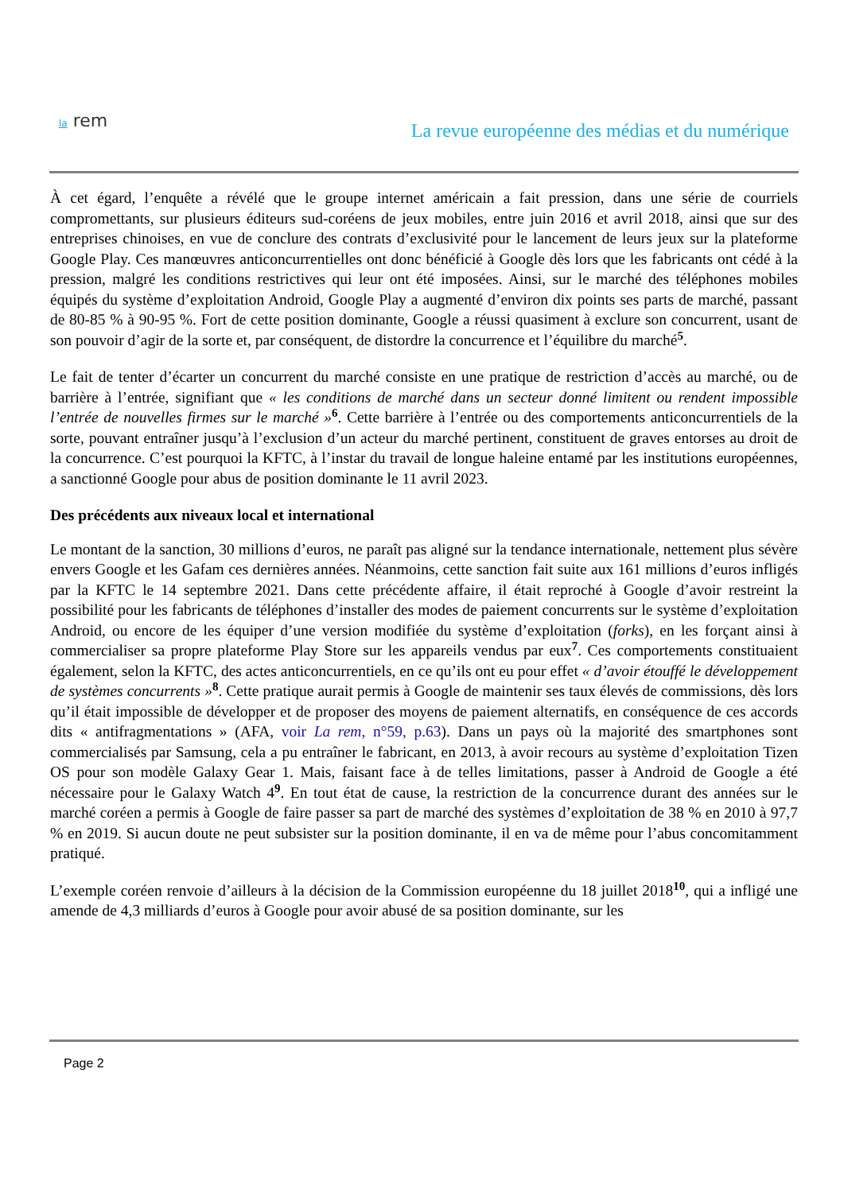la rem
La revue européenne des médias et du numérique
À cet égard, l’enquête a révélé que le groupe internet américain a fait pression, dans une série de courriels compromettants, sur plusieurs éditeurs sud-coréens de jeux mobiles, entre juin 2016 et avril 2018, ainsi que sur des entreprises chinoises, en vue de conclure des contrats d’exclusivité pour le lancement de leurs jeux sur la plateforme Google Play. Ces manœuvres anticoncurrentielles ont donc bénéficié à Google dès lors que les fabricants ont cédé à la pression, malgré les conditions restrictives qui leur ont été imposées. Ainsi, sur le marché des téléphones mobiles équipés du système d’exploitation Android, Google Play a augmenté d’environ dix points ses parts de marché, passant de 80-85 % à 90-95 %. Fort de cette position dominante, Google a réussi quasiment à exclure son concurrent, usant de son pouvoir d’agir de la sorte et, par conséquent, de distordre la concurrence et l’équilibre du marché<sup>5</sup>.
Le fait de tenter d’écarter un concurrent du marché consiste en une pratique de restriction d’accès au marché, ou de barrière à l’entrée, signifiant que « les conditions de marché dans un secteur donné limitent ou rendent impossible l’entrée de nouvelles firmes sur le marché »<sup>6</sup>. Cette barrière à l’entrée ou des comportements anticoncurrentiels de la sorte, pouvant entraîner jusqu’à l’exclusion d’un acteur du marché pertinent, constituent de graves entorses au droit de la concurrence. C’est pourquoi la KFTC, à l’instar du travail de longue haleine entamé par les institutions européennes, a sanctionné Google pour abus de position dominante le 11 avril 2023.
Des précédents aux niveaux local et international
Le montant de la sanction, 30 millions d’euros, ne paraît pas aligné sur la tendance internationale, nettement plus sévère envers Google et les Gafam ces dernières années. Néanmoins, cette sanction fait suite aux 161 millions d’euros infligés par la KFTC le 14 septembre 2021. Dans cette précédente affaire, il était reproché à Google d’avoir restreint la possibilité pour les fabricants de téléphones d’installer des modes de paiement concurrents sur le système d’exploitation Android, ou encore de les équiper d’une version modifiée du système d’exploitation (forks), en les forçant ainsi à commercialiser sa propre plateforme Play Store sur les appareils vendus par eux<sup>7</sup>. Ces comportements constituaient également, selon la KFTC, des actes anticoncurrentiels, en ce qu’ils ont eu pour effet « d’avoir étouffé le développement de systèmes concurrents »<sup>8</sup>. Cette pratique aurait permis à Google de maintenir ses taux élevés de commissions, dès lors qu’il était impossible de développer et de proposer des moyens de paiement alternatifs, en conséquence de ces accords dits « antifragmentations » (AFA, voir La rem, n°59, p.63). Dans un pays où la majorité des smartphones sont commercialisés par Samsung, cela a pu entraîner le fabricant, en 2013, à avoir recours au système d’exploitation Tizen OS pour son modèle Galaxy Gear 1. Mais, faisant face à de telles limitations, passer à Android de Google a été nécessaire pour le Galaxy Watch 4<sup>9</sup>. En tout état de cause, la restriction de la concurrence durant des années sur le marché coréen a permis à Google de faire passer sa part de marché des systèmes d’exploitation de 38 % en 2010 à 97,7 % en 2019. Si aucun doute ne peut subsister sur la position dominante, il en va de même pour l’abus concomitamment pratiqué.
L’exemple coréen renvoie d’ailleurs à la décision de la Commission européenne du 18 juillet 2018<sup>10</sup>, qui a infligé une amende de 4,3 milliards d’euros à Google pour avoir abusé de sa position dominante, sur les
Page 2